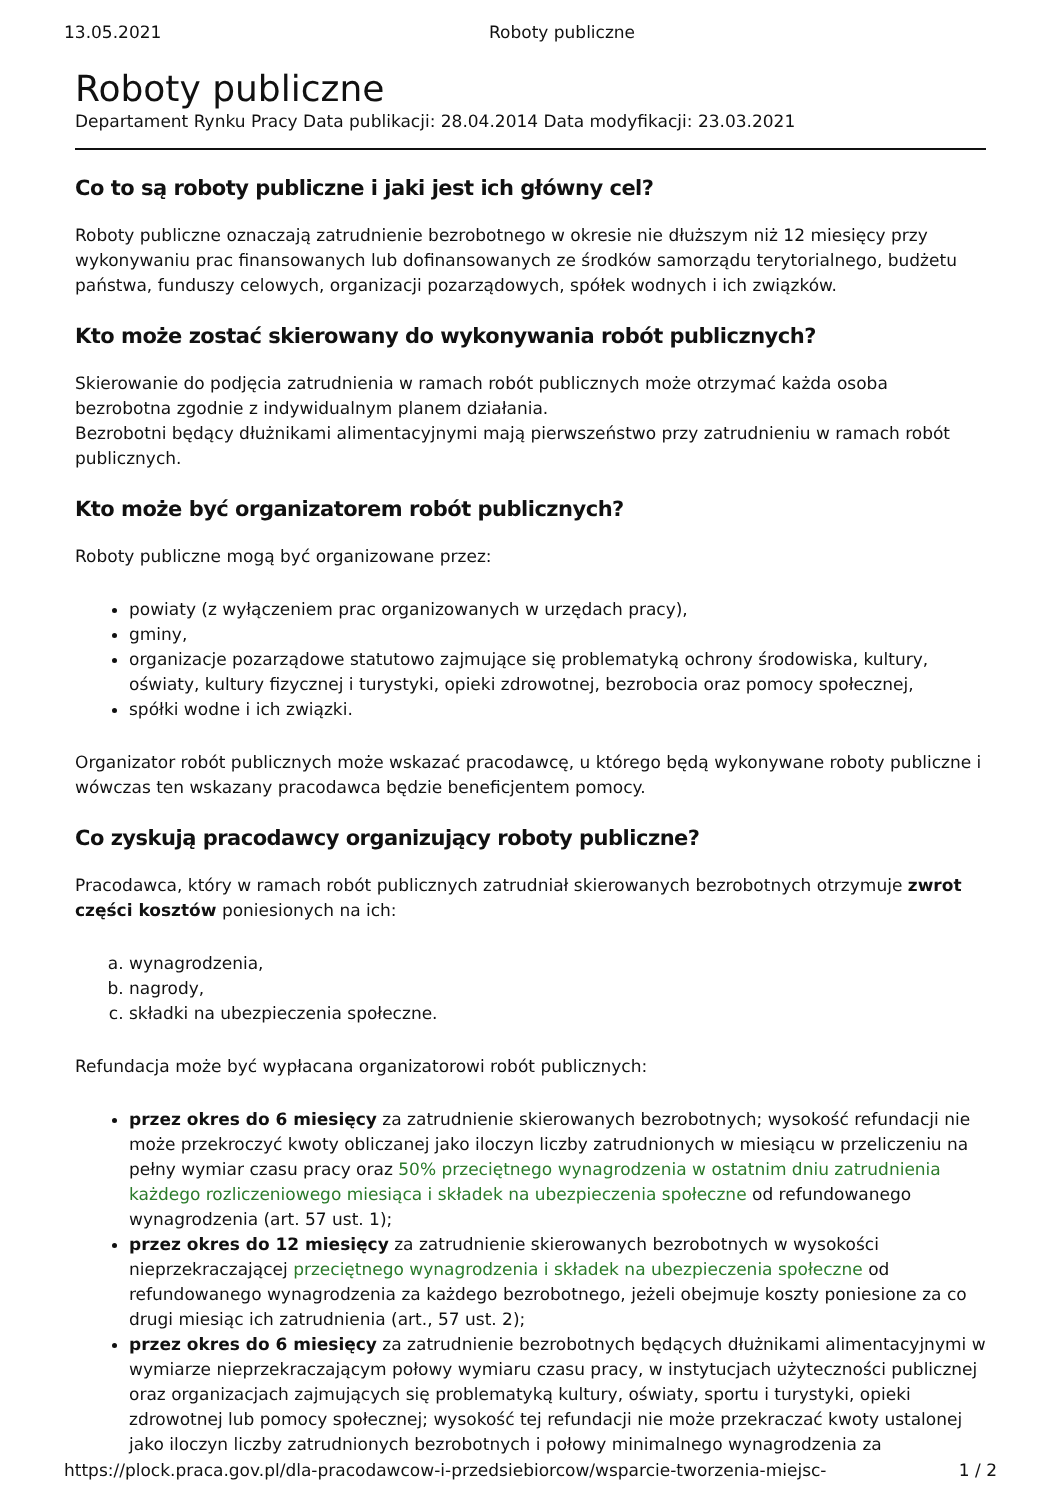13.05.2021 Roboty publiczne
Roboty publiczne
Departament Rynku Pracy Data publikacji: 28.04.2014 Data modyfikacji: 23.03.2021
Co to są roboty publiczne i jaki jest ich główny cel?
Roboty publiczne oznaczają zatrudnienie bezrobotnego w okresie nie dłuższym niż 12 miesięcy przy wykonywaniu prac finansowanych lub dofinansowanych ze środków samorządu terytorialnego, budżetu państwa, funduszy celowych, organizacji pozarządowych, spółek wodnych i ich związków.
Kto może zostać skierowany do wykonywania robót publicznych?
Skierowanie do podjęcia zatrudnienia w ramach robót publicznych może otrzymać każda osoba bezrobotna zgodnie z indywidualnym planem działania.
Bezrobotni będący dłużnikami alimentacyjnymi mają pierwszeństwo przy zatrudnieniu w ramach robót publicznych.
Kto może być organizatorem robót publicznych?
Roboty publiczne mogą być organizowane przez:
powiaty (z wyłączeniem prac organizowanych w urzędach pracy),
gminy,
organizacje pozarządowe statutowo zajmujące się problematyką ochrony środowiska, kultury, oświaty, kultury fizycznej i turystyki, opieki zdrowotnej, bezrobocia oraz pomocy społecznej,
spółki wodne i ich związki.
Organizator robót publicznych może wskazać pracodawcę, u którego będą wykonywane roboty publiczne i wówczas ten wskazany pracodawca będzie beneficjentem pomocy.
Co zyskują pracodawcy organizujący roboty publiczne?
Pracodawca, który w ramach robót publicznych zatrudniał skierowanych bezrobotnych otrzymuje zwrot części kosztów poniesionych na ich:
a. wynagrodzenia,
b. nagrody,
c. składki na ubezpieczenia społeczne.
Refundacja może być wypłacana organizatorowi robót publicznych:
przez okres do 6 miesięcy za zatrudnienie skierowanych bezrobotnych; wysokość refundacji nie może przekroczyć kwoty obliczanej jako iloczyn liczby zatrudnionych w miesiącu w przeliczeniu na pełny wymiar czasu pracy oraz 50% przeciętnego wynagrodzenia w ostatnim dniu zatrudnienia każdego rozliczeniowego miesiąca i składek na ubezpieczenia społeczne od refundowanego wynagrodzenia (art. 57 ust. 1);
przez okres do 12 miesięcy za zatrudnienie skierowanych bezrobotnych w wysokości nieprzekraczającej przeciętnego wynagrodzenia i składek na ubezpieczenia społeczne od refundowanego wynagrodzenia za każdego bezrobotnego, jeżeli obejmuje koszty poniesione za co drugi miesiąc ich zatrudnienia (art., 57 ust. 2);
przez okres do 6 miesięcy za zatrudnienie bezrobotnych będących dłużnikami alimentacyjnymi w wymiarze nieprzekraczającym połowy wymiaru czasu pracy, w instytucjach użyteczności publicznej oraz organizacjach zajmujących się problematyką kultury, oświaty, sportu i turystyki, opieki zdrowotnej lub pomocy społecznej; wysokość tej refundacji nie może przekraczać kwoty ustalonej jako iloczyn liczby zatrudnionych bezrobotnych i połowy minimalnego wynagrodzenia za
https://plock.praca.gov.pl/dla-pracodawcow-i-przedsiebiorcow/wsparcie-tworzenia-miejsc- 1 / 2